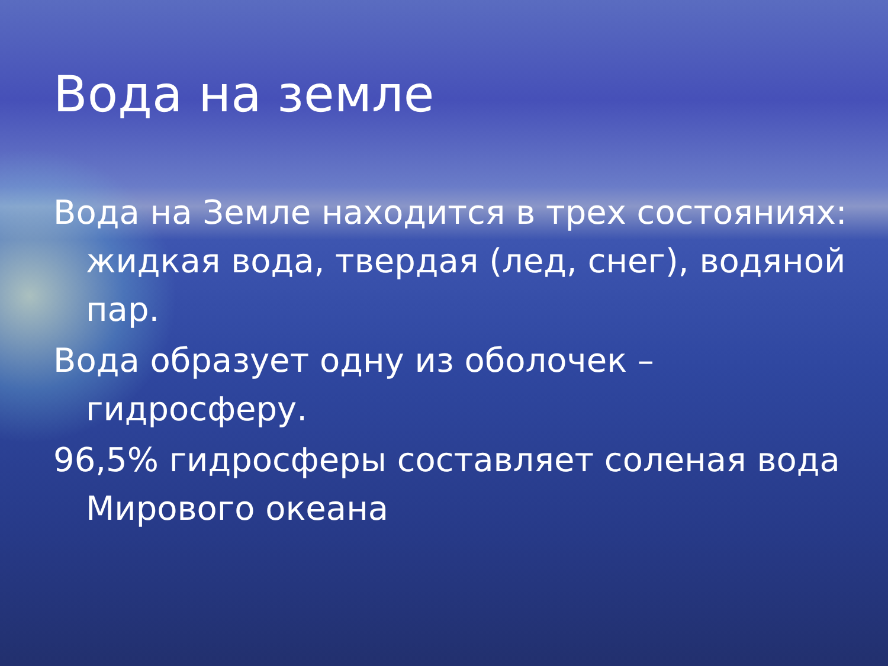Вода на земле
Вода на Земле находится в трех состояниях: жидкая вода, твердая (лед, снег), водяной пар.
Вода образует одну из оболочек – гидросферу.
96,5% гидросферы составляет соленая вода Мирового океана